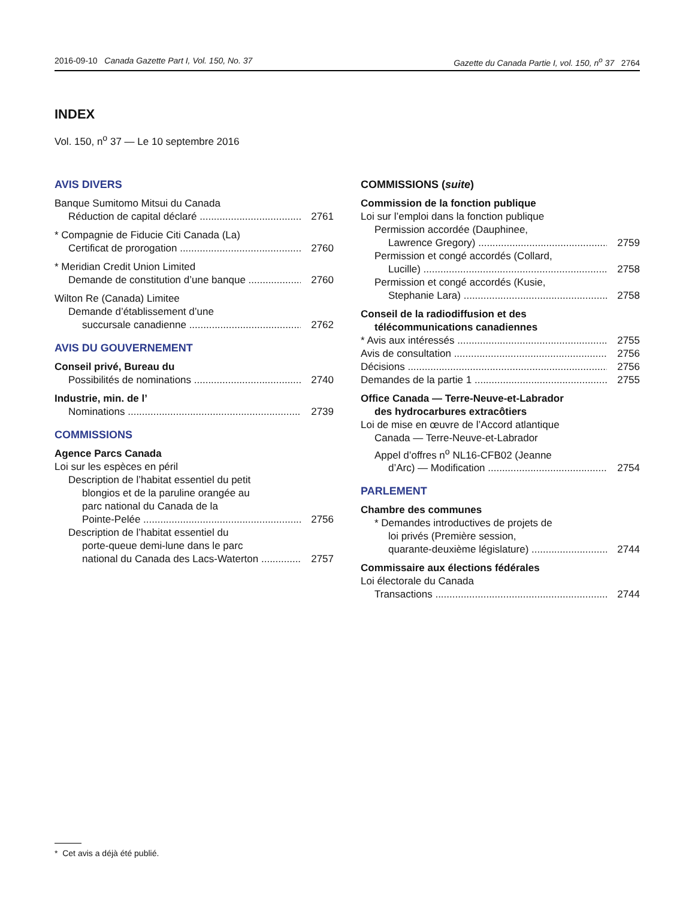2016-09-10 Canada Gazette Part I, Vol. 150, No. 37 Gazette du Canada Partie I, vol. 150, n<sup>o</sup> 37 2764
INDEX
Vol. 150, n<sup>o</sup> 37 — Le 10 septembre 2016
AVIS DIVERS
Banque Sumitomo Mitsui du Canada
Réduction de capital déclaré 2761
* Compagnie de Fiducie Citi Canada (La)
Certificat de prorogation 2760
* Meridian Credit Union Limited
Demande de constitution d’une banque 2760
Wilton Re (Canada) Limitee
Demande d’établissement d’une
succursale canadienne 2762
AVIS DU GOUVERNEMENT
Conseil privé, Bureau du
Possibilités de nominations 2740
Industrie, min. de l’
Nominations 2739
COMMISSIONS
Agence Parcs Canada
Loi sur les espèces en péril
Description de l’habitat essentiel du petit
blongios et de la paruline orangée au
parc national du Canada de la
Pointe-Pelée 2756
Description de l’habitat essentiel du
porte-queue demi-lune dans le parc
national du Canada des Lacs-Waterton 2757
COMMISSIONS (suite)
Commission de la fonction publique
Loi sur l’emploi dans la fonction publique
Permission accordée (Dauphinee,
Lawrence Gregory) 2759
Permission et congé accordés (Collard,
Lucille) 2758
Permission et congé accordés (Kusie,
Stephanie Lara) 2758
Conseil de la radiodiffusion et des
télécommunications canadiennes
* Avis aux intéressés 2755
Avis de consultation 2756
Décisions 2756
Demandes de la partie 1 2755
Office Canada — Terre-Neuve-et-Labrador
des hydrocarbures extracôtiers
Loi de mise en œuvre de l’Accord atlantique
Canada — Terre-Neuve-et-Labrador
Appel d’offres n<sup>o</sup> NL16-CFB02 (Jeanne
d’Arc) — Modification 2754
PARLEMENT
Chambre des communes
* Demandes introductives de projets de
loi privés (Première session,
quarante-deuxième législature) 2744
Commissaire aux élections fédérales
Loi électorale du Canada
Transactions 2744
* Cet avis a déjà été publié.